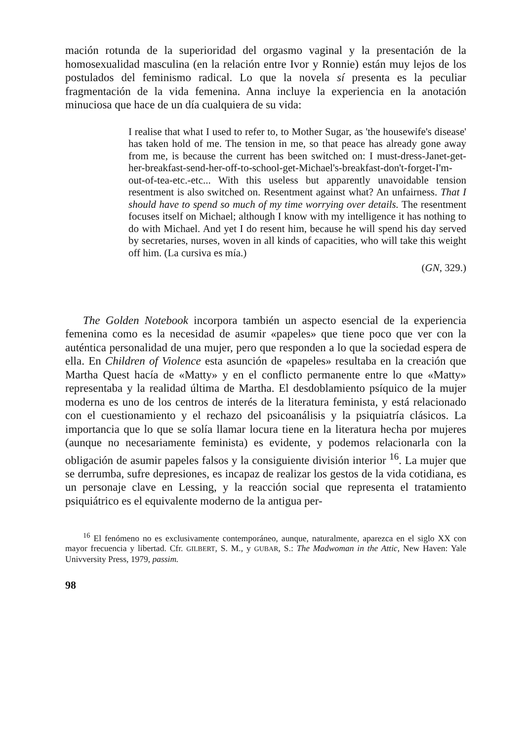mación rotunda de la superioridad del orgasmo vaginal y la presentación de la homosexualidad masculina (en la relación entre Ivor y Ronnie) están muy lejos de los postulados del feminismo radical. Lo que la novela sí presenta es la peculiar fragmentación de la vida femenina. Anna incluye la experiencia en la anotación minuciosa que hace de un día cualquiera de su vida:
I realise that what I used to refer to, to Mother Sugar, as 'the housewife's disease' has taken hold of me. The tension in me, so that peace has already gone away from me, is because the current has been switched on: I must-dress-Janet-get-her-breakfast-send-her-off-to-school-get-Michael's-breakfast-don't-forget-I'm-out-of-tea-etc.-etc... With this useless but apparently unavoidable tension resentment is also switched on. Resentment against what? An unfairness. That I should have to spend so much of my time worrying over details. The resentment focuses itself on Michael; although I know with my intelligence it has nothing to do with Michael. And yet I do resent him, because he will spend his day served by secretaries, nurses, woven in all kinds of capacities, who will take this weight off him. (La cursiva es mía.)
(GN, 329.)
The Golden Notebook incorpora también un aspecto esencial de la experiencia femenina como es la necesidad de asumir «papeles» que tiene poco que ver con la auténtica personalidad de una mujer, pero que responden a lo que la sociedad espera de ella. En Children of Violence esta asunción de «papeles» resultaba en la creación que Martha Quest hacía de «Matty» y en el conflicto permanente entre lo que «Matty» representaba y la realidad última de Martha. El desdoblamiento psíquico de la mujer moderna es uno de los centros de interés de la literatura feminista, y está relacionado con el cuestionamiento y el rechazo del psicoanálisis y la psiquiatría clásicos. La importancia que lo que se solía llamar locura tiene en la literatura hecha por mujeres (aunque no necesariamente feminista) es evidente, y podemos relacionarla con la obligación de asumir papeles falsos y la consiguiente división interior <sup>16</sup>. La mujer que se derrumba, sufre depresiones, es incapaz de realizar los gestos de la vida cotidiana, es un personaje clave en Lessing, y la reacción social que representa el tratamiento psiquiátrico es el equivalente moderno de la antigua per-
<sup>16</sup> El fenómeno no es exclusivamente contemporáneo, aunque, naturalmente, aparezca en el siglo XX con mayor frecuencia y libertad. Cfr. GILBERT, S. M., y GUBAR, S.: The Madwoman in the Attic, New Haven: Yale Univversity Press, 1979, passim.
98